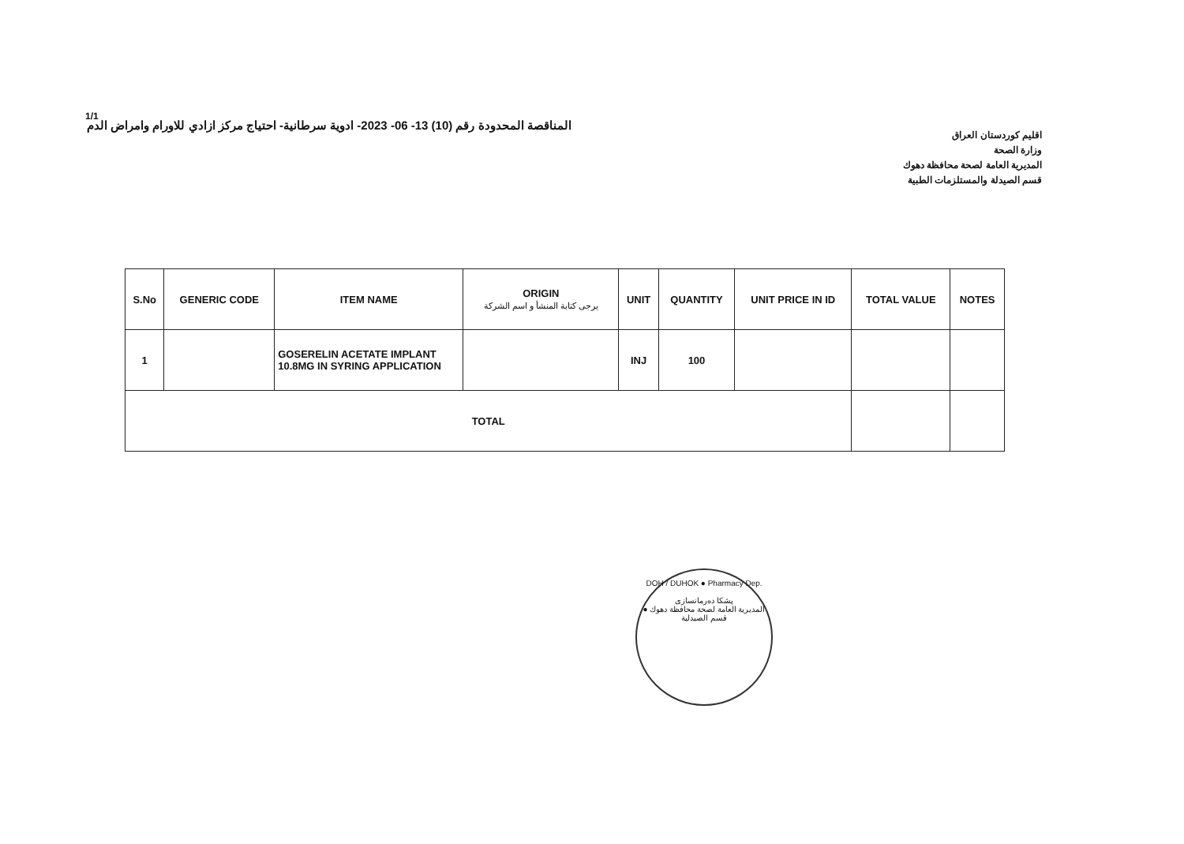1/1
اقليم كوردستان العراق
وزارة الصحة
المديرية العامة لصحة محافظة دهوك
قسم الصيدلة والمستلزمات الطبية
المناقصة المحدودة رقم (10) 13- 06- 2023- ادوية سرطانية- احتياج مركز ازادي للاورام وامراض الدم
| S.No | GENERIC CODE | ITEM NAME | ORIGIN يرجى كتابة المنشأ و اسم الشركة | UNIT | QUANTITY | UNIT PRICE IN ID | TOTAL VALUE | NOTES |
| --- | --- | --- | --- | --- | --- | --- | --- | --- |
| 1 | | GOSERELIN ACETATE IMPLANT 10.8MG IN SYRING APPLICATION | | INJ | 100 | | | |
| TOTAL | | | | | | | | |
DOH / DUHOK ● Pharmacy Dep.
پشکا دەرمانسازی
المديرية العامة لصحة محافظة دهوك ● قسم الصيدلية